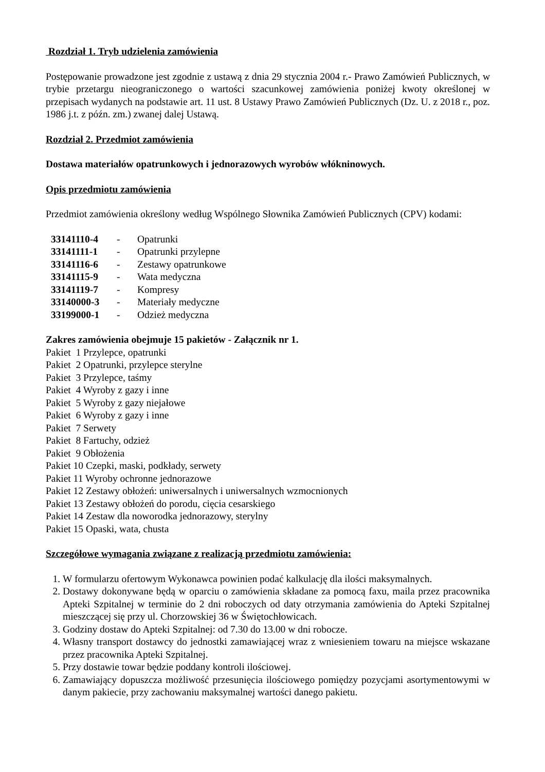Rozdział 1. Tryb udzielenia zamówienia
Postępowanie prowadzone jest zgodnie z ustawą z dnia 29 stycznia 2004 r.- Prawo Zamówień Publicznych, w trybie przetargu nieograniczonego o wartości szacunkowej zamówienia poniżej kwoty określonej w przepisach wydanych na podstawie art. 11 ust. 8 Ustawy Prawo Zamówień Publicznych (Dz. U. z 2018 r., poz. 1986 j.t. z późn. zm.) zwanej dalej Ustawą.
Rozdział 2. Przedmiot zamówienia
Dostawa materiałów opatrunkowych i jednorazowych wyrobów włókninowych.
Opis przedmiotu zamówienia
Przedmiot zamówienia określony według Wspólnego Słownika Zamówień Publicznych (CPV) kodami:
| 33141110-4 | - | Opatrunki |
| 33141111-1 | - | Opatrunki przylepne |
| 33141116-6 | - | Zestawy opatrunkowe |
| 33141115-9 | - | Wata medyczna |
| 33141119-7 | - | Kompresy |
| 33140000-3 | - | Materiały medyczne |
| 33199000-1 | - | Odzież medyczna |
Zakres zamówienia obejmuje 15 pakietów - Załącznik nr 1.
Pakiet 1 Przylepce, opatrunki
Pakiet 2 Opatrunki, przylepce sterylne
Pakiet 3 Przylepce, taśmy
Pakiet 4 Wyroby z gazy i inne
Pakiet 5 Wyroby z gazy niejałowe
Pakiet 6 Wyroby z gazy i inne
Pakiet 7 Serwety
Pakiet 8 Fartuchy, odzież
Pakiet 9 Obłożenia
Pakiet 10 Czepki, maski, podkłady, serwety
Pakiet 11 Wyroby ochronne jednorazowe
Pakiet 12 Zestawy obłożeń: uniwersalnych i uniwersalnych wzmocnionych
Pakiet 13 Zestawy obłożeń do porodu, cięcia cesarskiego
Pakiet 14 Zestaw dla noworodka jednorazowy, sterylny
Pakiet 15 Opaski, wata, chusta
Szczegółowe wymagania związane z realizacją przedmiotu zamówienia:
1. W formularzu ofertowym Wykonawca powinien podać kalkulację dla ilości maksymalnych.
2. Dostawy dokonywane będą w oparciu o zamówienia składane za pomocą faxu, maila przez pracownika Apteki Szpitalnej w terminie do 2 dni roboczych od daty otrzymania zamówienia do Apteki Szpitalnej mieszczącej się przy ul. Chorzowskiej 36 w Świętochłowicach.
3. Godziny dostaw do Apteki Szpitalnej: od 7.30 do 13.00 w dni robocze.
4. Własny transport dostawcy do jednostki zamawiającej wraz z wniesieniem towaru na miejsce wskazane przez pracownika Apteki Szpitalnej.
5. Przy dostawie towar będzie poddany kontroli ilościowej.
6. Zamawiający dopuszcza możliwość przesunięcia ilościowego pomiędzy pozycjami asortymentowymi w danym pakiecie, przy zachowaniu maksymalnej wartości danego pakietu.